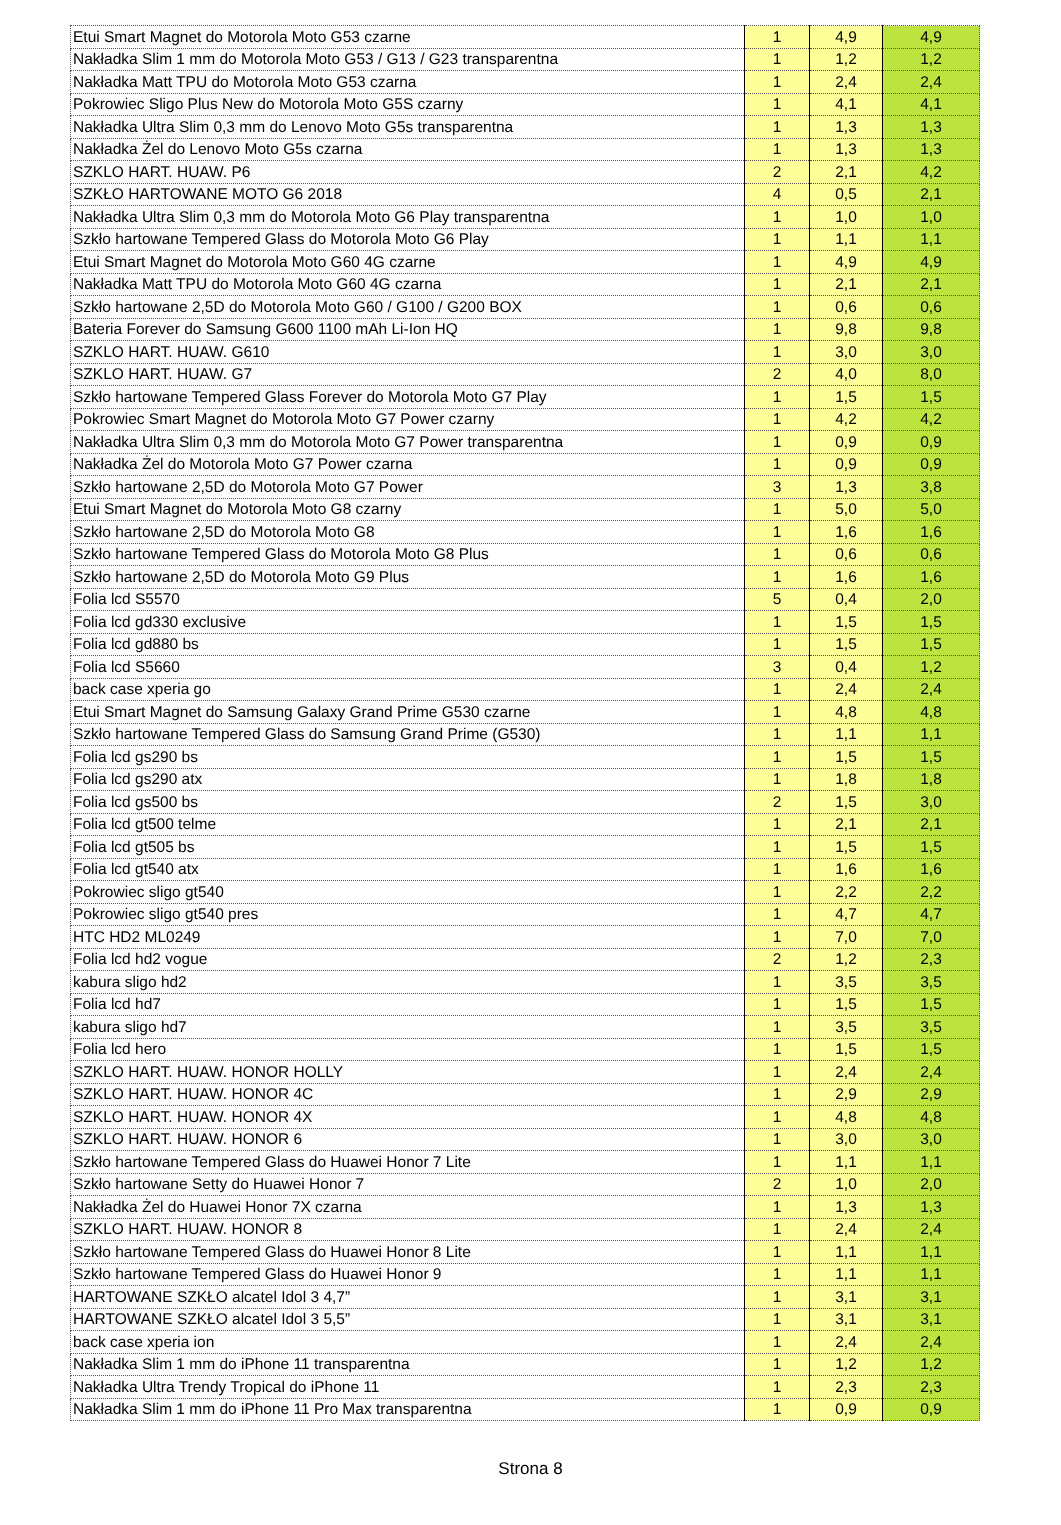| Etui Smart Magnet do Motorola Moto G53 czarne | 1 | 4,9 | 4,9 |
| Nakładka Slim 1 mm do Motorola Moto G53 / G13 / G23 transparentna | 1 | 1,2 | 1,2 |
| Nakładka Matt TPU do Motorola Moto G53 czarna | 1 | 2,4 | 2,4 |
| Pokrowiec Sligo Plus New do Motorola Moto G5S czarny | 1 | 4,1 | 4,1 |
| Nakładka Ultra Slim 0,3 mm do Lenovo Moto G5s transparentna | 1 | 1,3 | 1,3 |
| Nakładka Żel do Lenovo Moto G5s czarna | 1 | 1,3 | 1,3 |
| SZKLO HART. HUAW. P6 | 2 | 2,1 | 4,2 |
| SZKŁO HARTOWANE MOTO G6 2018 | 4 | 0,5 | 2,1 |
| Nakładka Ultra Slim 0,3 mm do Motorola Moto G6 Play transparentna | 1 | 1,0 | 1,0 |
| Szkło hartowane Tempered Glass do Motorola Moto G6 Play | 1 | 1,1 | 1,1 |
| Etui Smart Magnet do Motorola Moto G60 4G czarne | 1 | 4,9 | 4,9 |
| Nakładka Matt TPU do Motorola Moto G60 4G czarna | 1 | 2,1 | 2,1 |
| Szkło hartowane 2,5D do Motorola Moto G60 / G100 / G200 BOX | 1 | 0,6 | 0,6 |
| Bateria Forever do Samsung G600 1100 mAh Li-Ion HQ | 1 | 9,8 | 9,8 |
| SZKLO HART. HUAW. G610 | 1 | 3,0 | 3,0 |
| SZKLO HART. HUAW. G7 | 2 | 4,0 | 8,0 |
| Szkło hartowane Tempered Glass Forever do Motorola Moto G7 Play | 1 | 1,5 | 1,5 |
| Pokrowiec Smart Magnet do Motorola Moto G7 Power czarny | 1 | 4,2 | 4,2 |
| Nakładka Ultra Slim 0,3 mm do Motorola Moto G7 Power transparentna | 1 | 0,9 | 0,9 |
| Nakładka Żel do Motorola Moto G7 Power czarna | 1 | 0,9 | 0,9 |
| Szkło hartowane 2,5D do Motorola Moto G7 Power | 3 | 1,3 | 3,8 |
| Etui Smart Magnet do Motorola Moto G8 czarny | 1 | 5,0 | 5,0 |
| Szkło hartowane 2,5D do Motorola Moto G8 | 1 | 1,6 | 1,6 |
| Szkło hartowane Tempered Glass do Motorola Moto G8 Plus | 1 | 0,6 | 0,6 |
| Szkło hartowane 2,5D do Motorola Moto G9 Plus | 1 | 1,6 | 1,6 |
| Folia lcd S5570 | 5 | 0,4 | 2,0 |
| Folia lcd gd330 exclusive | 1 | 1,5 | 1,5 |
| Folia lcd gd880 bs | 1 | 1,5 | 1,5 |
| Folia lcd S5660 | 3 | 0,4 | 1,2 |
| back case xperia go | 1 | 2,4 | 2,4 |
| Etui Smart Magnet do Samsung Galaxy Grand Prime G530 czarne | 1 | 4,8 | 4,8 |
| Szkło hartowane Tempered Glass do Samsung Grand Prime (G530) | 1 | 1,1 | 1,1 |
| Folia lcd gs290 bs | 1 | 1,5 | 1,5 |
| Folia lcd gs290 atx | 1 | 1,8 | 1,8 |
| Folia lcd gs500 bs | 2 | 1,5 | 3,0 |
| Folia lcd gt500 telme | 1 | 2,1 | 2,1 |
| Folia lcd gt505 bs | 1 | 1,5 | 1,5 |
| Folia lcd gt540 atx | 1 | 1,6 | 1,6 |
| Pokrowiec sligo gt540 | 1 | 2,2 | 2,2 |
| Pokrowiec sligo gt540 pres | 1 | 4,7 | 4,7 |
| HTC HD2 ML0249 | 1 | 7,0 | 7,0 |
| Folia lcd hd2 vogue | 2 | 1,2 | 2,3 |
| kabura sligo hd2 | 1 | 3,5 | 3,5 |
| Folia lcd hd7 | 1 | 1,5 | 1,5 |
| kabura sligo hd7 | 1 | 3,5 | 3,5 |
| Folia lcd hero | 1 | 1,5 | 1,5 |
| SZKLO HART. HUAW. HONOR HOLLY | 1 | 2,4 | 2,4 |
| SZKLO HART. HUAW. HONOR 4C | 1 | 2,9 | 2,9 |
| SZKLO HART. HUAW. HONOR 4X | 1 | 4,8 | 4,8 |
| SZKLO HART. HUAW. HONOR 6 | 1 | 3,0 | 3,0 |
| Szkło hartowane Tempered Glass do Huawei Honor 7 Lite | 1 | 1,1 | 1,1 |
| Szkło hartowane Setty do Huawei Honor 7 | 2 | 1,0 | 2,0 |
| Nakładka Żel do Huawei Honor 7X czarna | 1 | 1,3 | 1,3 |
| SZKLO HART. HUAW. HONOR 8 | 1 | 2,4 | 2,4 |
| Szkło hartowane Tempered Glass do Huawei Honor 8 Lite | 1 | 1,1 | 1,1 |
| Szkło hartowane Tempered Glass do Huawei Honor 9 | 1 | 1,1 | 1,1 |
| HARTOWANE SZKŁO alcatel Idol 3 4,7” | 1 | 3,1 | 3,1 |
| HARTOWANE SZKŁO alcatel Idol 3 5,5” | 1 | 3,1 | 3,1 |
| back case xperia ion | 1 | 2,4 | 2,4 |
| Nakładka Slim 1 mm do iPhone 11 transparentna | 1 | 1,2 | 1,2 |
| Nakładka Ultra Trendy Tropical do iPhone 11 | 1 | 2,3 | 2,3 |
| Nakładka Slim 1 mm do iPhone 11 Pro Max transparentna | 1 | 0,9 | 0,9 |
Strona 8